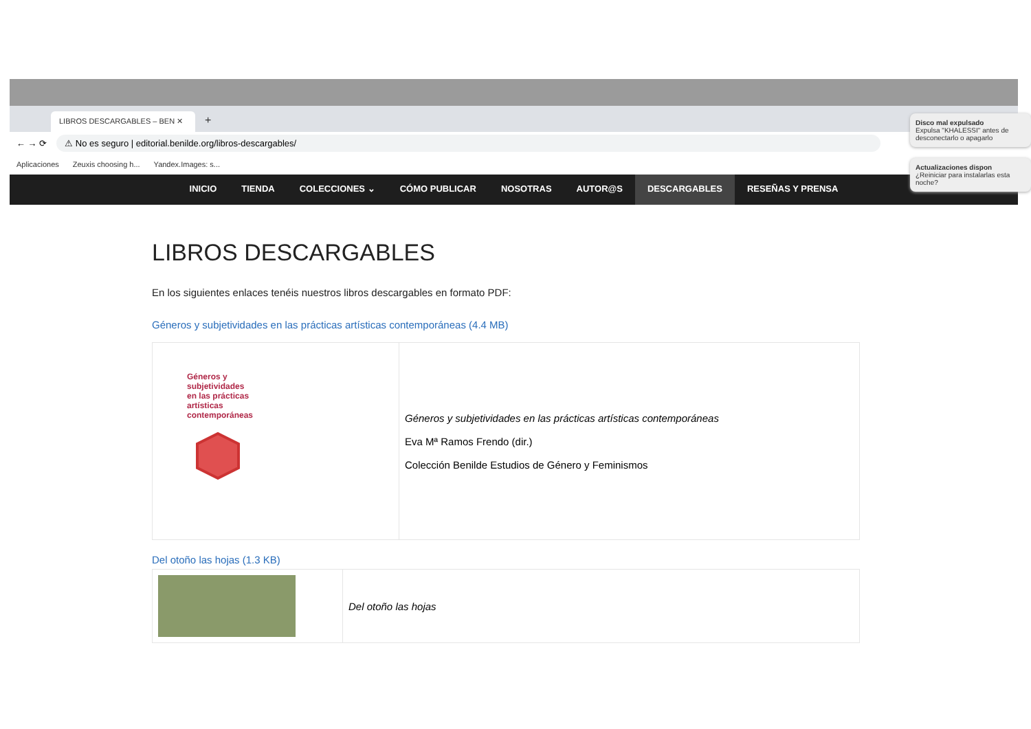LIBROS DESCARGABLES – BEN ✕
+
← → ⟳
⚠ No es seguro | editorial.benilde.org/libros-descargables/
Aplicaciones Zeuxis choosing h... Yandex.Images: s...
INICIO TIENDA COLECCIONES ⌄ CÓMO PUBLICAR NOSOTRAS AUTOR@S DESCARGABLES RESEÑAS Y PRENSA
LIBROS DESCARGABLES
En los siguientes enlaces tenéis nuestros libros descargables en formato PDF:
Géneros y subjetividades en las prácticas artísticas contemporáneas (4.4 MB)
| Géneros y subjetividades en las prácticas artísticas contemporáneas | Géneros y subjetividades en las prácticas artísticas contemporáneas Eva Mª Ramos Frendo (dir.) Colección Benilde Estudios de Género y Feminismos |
Del otoño las hojas (1.3 KB)
| | Del otoño las hojas |
Disco mal expulsado
Expulsa "KHALESSI" antes de desconectarlo o apagarlo
Actualizaciones dispon
¿Reiniciar para instalarlas esta noche?